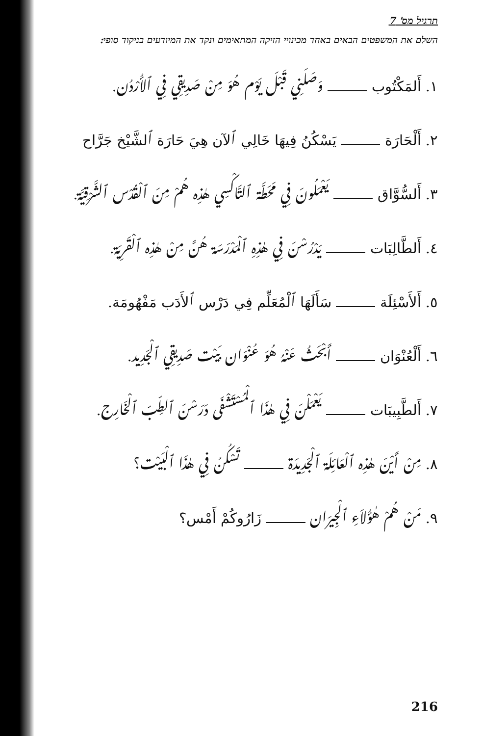תרגיל מס' 7
השלם את המשפטים הבאים באחד מכינויי הזיקה המתאימים ונקד את המיודעים בניקוד סופי:
١. أَلمَكْتُوب وَصَلَنِي قَبْلَ يَوْم هُوَ مِنْ صَدِيقِي فِي ٱلأُرْدُن.
٢. أَلْحَارَة يَسْكُنُ فِيهَا خَالِي ٱلآن هِيَ حَارَة ٱلشَّيْخ جَرَّاح
٣. أَلسُّوَّاق يَعْمَلُونَ فِي مَحَطَّة ٱلتَّاكْسِي هٰذِه هُمْ مِنَ ٱلْقُدْس ٱلشَّرْقِيَّة.
٤. أَلطَّالِبَات يَدْرُسْنَ فِي هٰذِهِ ٱلْمَدْرَسَة هُنَّ مِنْ هٰذِه ٱلْقَرِيَة.
٥. أَلأَسْئِلَة سَأَلَهَا ٱلْمُعَلِّم فِي دَرْس ٱلأَدَب مَفْهُومَة.
٦. أَلْعُنْوَان أَبْحَثُ عَنْهُ هُوَ عُنْوَان بَيْت صَدِيقِي ٱلْجَدِيد.
٧. أَلطَّبِيبَات يَعْمَلْنَ فِي هٰذَا ٱلْمُسْتَشْفَى دَرَسْنَ ٱلطِّبّ ٱلْخَارِج.
٨. مِنْ أَيْنَ هٰذِه ٱلْعَائِلَة ٱلْجَدِيدَة تَسْكُنُ فِي هٰذَا ٱلْبَيْت؟
٩. مَنْ هُمْ هٰؤُلاَءِ ٱلْجِيرَان زَارُوكُمْ أَمْس؟
216